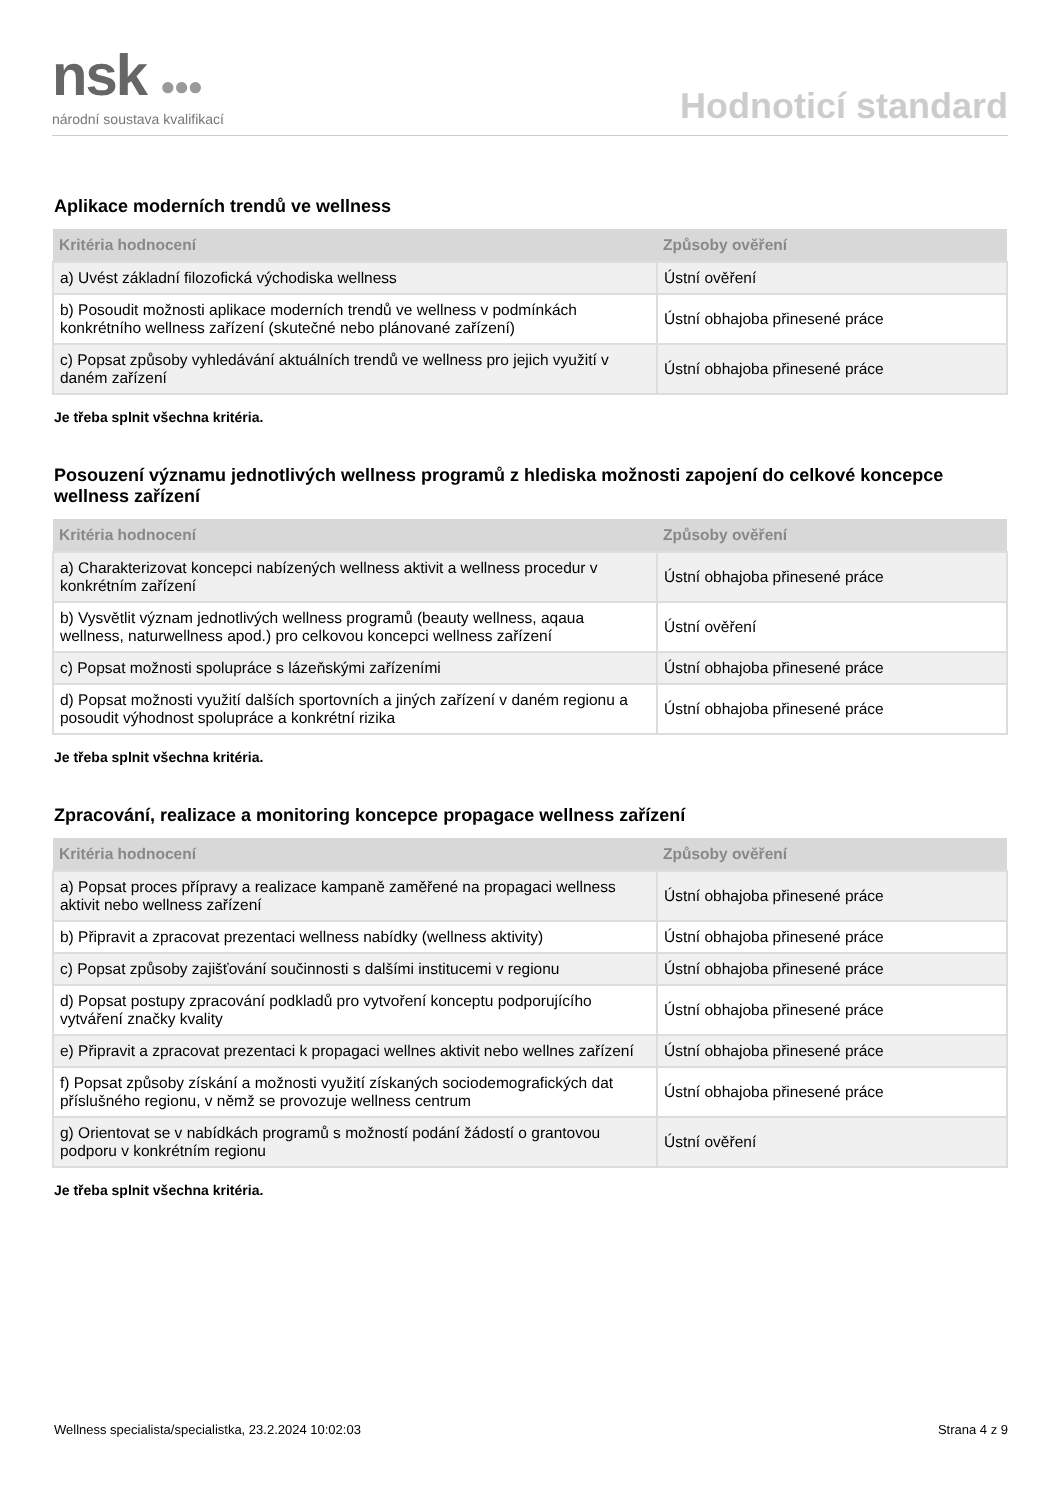nsk ●●●
národní soustava kvalifikací
Hodnoticí standard
Aplikace moderních trendů ve wellness
| Kritéria hodnocení | Způsoby ověření |
| --- | --- |
| a) Uvést základní filozofická východiska wellness | Ústní ověření |
| b) Posoudit možnosti aplikace moderních trendů ve wellness v podmínkách konkrétního wellness zařízení (skutečné nebo plánované zařízení) | Ústní obhajoba přinesené práce |
| c) Popsat způsoby vyhledávání aktuálních trendů ve wellness pro jejich využití v daném zařízení | Ústní obhajoba přinesené práce |
Je třeba splnit všechna kritéria.
Posouzení významu jednotlivých wellness programů z hlediska možnosti zapojení do celkové koncepce wellness zařízení
| Kritéria hodnocení | Způsoby ověření |
| --- | --- |
| a) Charakterizovat koncepci nabízených wellness aktivit a wellness procedur v konkrétním zařízení | Ústní obhajoba přinesené práce |
| b) Vysvětlit význam jednotlivých wellness programů (beauty wellness, aqaua wellness, naturwellness apod.) pro celkovou koncepci wellness zařízení | Ústní ověření |
| c) Popsat možnosti spolupráce s lázeňskými zařízeními | Ústní obhajoba přinesené práce |
| d) Popsat možnosti využití dalších sportovních a jiných zařízení v daném regionu a posoudit výhodnost spolupráce a konkrétní rizika | Ústní obhajoba přinesené práce |
Je třeba splnit všechna kritéria.
Zpracování, realizace a monitoring koncepce propagace wellness zařízení
| Kritéria hodnocení | Způsoby ověření |
| --- | --- |
| a) Popsat proces přípravy a realizace kampaně zaměřené na propagaci wellness aktivit nebo wellness zařízení | Ústní obhajoba přinesené práce |
| b) Připravit a zpracovat prezentaci wellness nabídky (wellness aktivity) | Ústní obhajoba přinesené práce |
| c) Popsat způsoby zajišťování součinnosti s dalšími institucemi v regionu | Ústní obhajoba přinesené práce |
| d) Popsat postupy zpracování podkladů pro vytvoření konceptu podporujícího vytváření značky kvality | Ústní obhajoba přinesené práce |
| e) Připravit a zpracovat prezentaci k propagaci wellnes aktivit nebo wellnes zařízení | Ústní obhajoba přinesené práce |
| f) Popsat způsoby získání a možnosti využití získaných sociodemografických dat příslušného regionu, v němž se provozuje wellness centrum | Ústní obhajoba přinesené práce |
| g) Orientovat se v nabídkách programů s možností podání žádostí o grantovou podporu v konkrétním regionu | Ústní ověření |
Je třeba splnit všechna kritéria.
Wellness specialista/specialistka, 23.2.2024 10:02:03 Strana 4 z 9